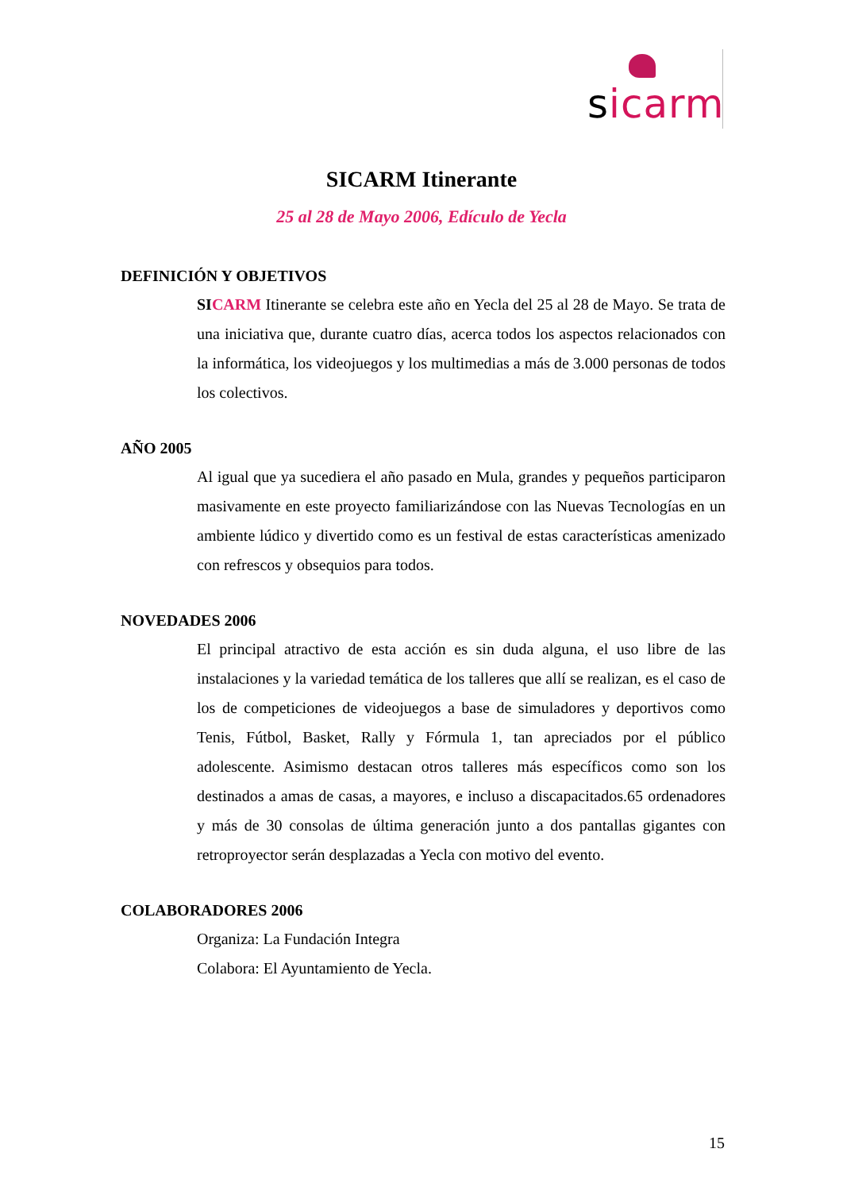sicarm
SICARM Itinerante
25 al 28 de Mayo 2006, Edículo de Yecla
DEFINICIÓN Y OBJETIVOS
SI CARM Itinerante se celebra este año en Yecla del 25 al 28 de Mayo. Se trata de una iniciativa que, durante cuatro días, acerca todos los aspectos relacionados con la informática, los videojuegos y los multimedias a más de 3.000 personas de todos los colectivos.
AÑO 2005
Al igual que ya sucediera el año pasado en Mula, grandes y pequeños participaron masivamente en este proyecto familiarizándose con las Nuevas Tecnologías en un ambiente lúdico y divertido como es un festival de estas características amenizado con refrescos y obsequios para todos.
NOVEDADES 2006
El principal atractivo de esta acción es sin duda alguna, el uso libre de las instalaciones y la variedad temática de los talleres que allí se realizan, es el caso de los de competiciones de videojuegos a base de simuladores y deportivos como Tenis, Fútbol, Basket, Rally y Fórmula 1, tan apreciados por el público adolescente. Asimismo destacan otros talleres más específicos como son los destinados a amas de casas, a mayores, e incluso a discapacitados.65 ordenadores y más de 30 consolas de última generación junto a dos pantallas gigantes con retroproyector serán desplazadas a Yecla con motivo del evento.
COLABORADORES 2006
Organiza: La Fundación Integra
Colabora: El Ayuntamiento de Yecla.
15